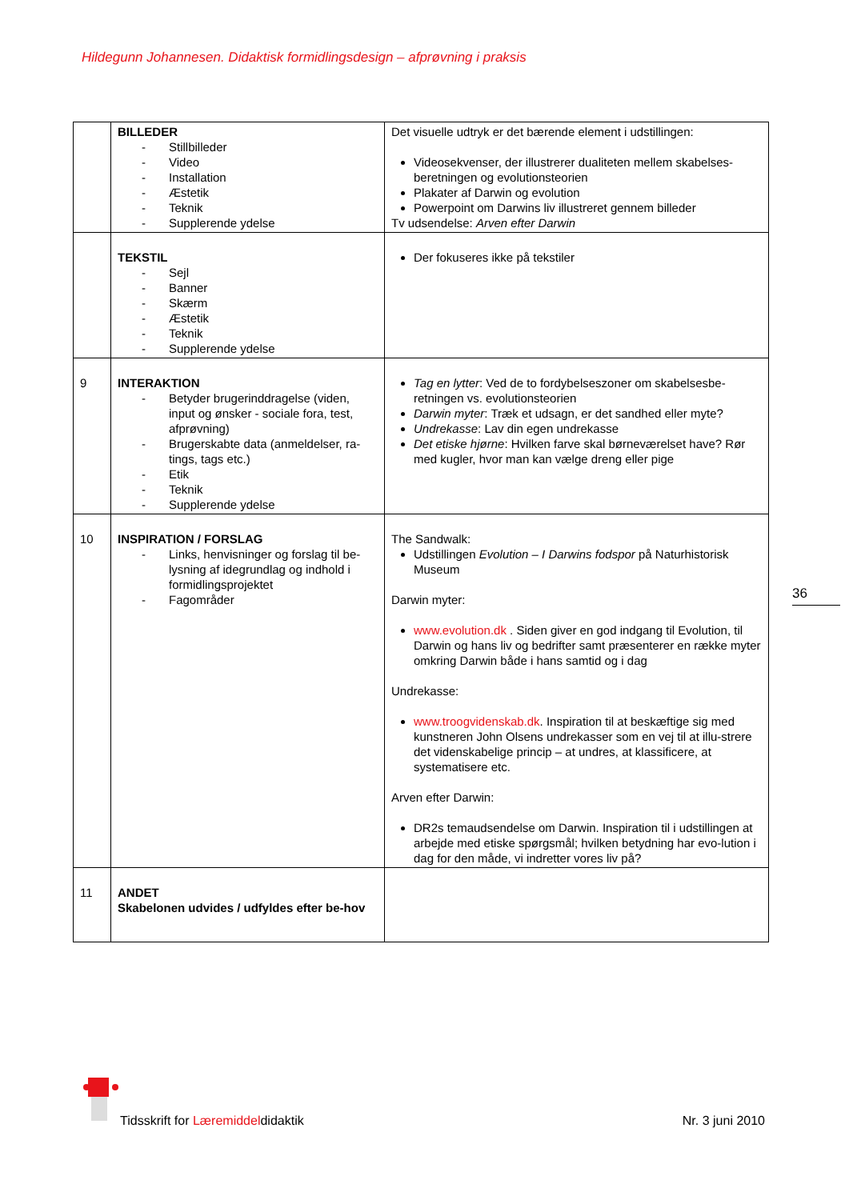Hildegunn Johannesen. Didaktisk formidlingsdesign – afprøvning i praksis
| | BILLEDER - Stillbilleder - Video - Installation - Æstetik - Teknik - Supplerende ydelse | Det visuelle udtryk er det bærende element i udstillingen: Videosekvenser, der illustrerer dualiteten mellem skabelses-beretningen og evolutionsteorien Plakater af Darwin og evolution Powerpoint om Darwins liv illustreret gennem billeder Tv udsendelse: Arven efter Darwin |
| | TEKSTIL - Sejl - Banner - Skærm - Æstetik - Teknik - Supplerende ydelse | Der fokuseres ikke på tekstiler |
| 9 | INTERAKTION - Betyder brugerinddragelse (viden, input og ønsker - sociale fora, test, afprøvning) - Brugerskabte data (anmeldelser, ra-tings, tags etc.) - Etik - Teknik - Supplerende ydelse | Tag en lytter : Ved de to fordybelseszoner om skabelsesbe-retningen vs. evolutionsteorien Darwin myter : Træk et udsagn, er det sandhed eller myte? Undrekasse : Lav din egen undrekasse Det etiske hjørne : Hvilken farve skal børneværelset have? Rør med kugler, hvor man kan vælge dreng eller pige |
| 10 | INSPIRATION / FORSLAG - Links, henvisninger og forslag til be-lysning af idegrundlag og indhold i formidlingsprojektet - Fagområder | The Sandwalk: Udstillingen Evolution – I Darwins fodspor på Naturhistorisk Museum Darwin myter: www.evolution.dk . Siden giver en god indgang til Evolution, til Darwin og hans liv og bedrifter samt præsenterer en række myter omkring Darwin både i hans samtid og i dag Undrekasse: www.troogvidenskab.dk . Inspiration til at beskæftige sig med kunstneren John Olsens undrekasser som en vej til at illu-strere det videnskabelige princip – at undres, at klassificere, at systematisere etc. Arven efter Darwin: DR2s temaudsendelse om Darwin. Inspiration til i udstillingen at arbejde med etiske spørgsmål; hvilken betydning har evo-lution i dag for den måde, vi indretter vores liv på? |
| 11 | ANDET Skabelonen udvides / udfyldes efter be-hov | |
36
Tidsskrift for Læremiddeldidaktik
Nr. 3 juni 2010